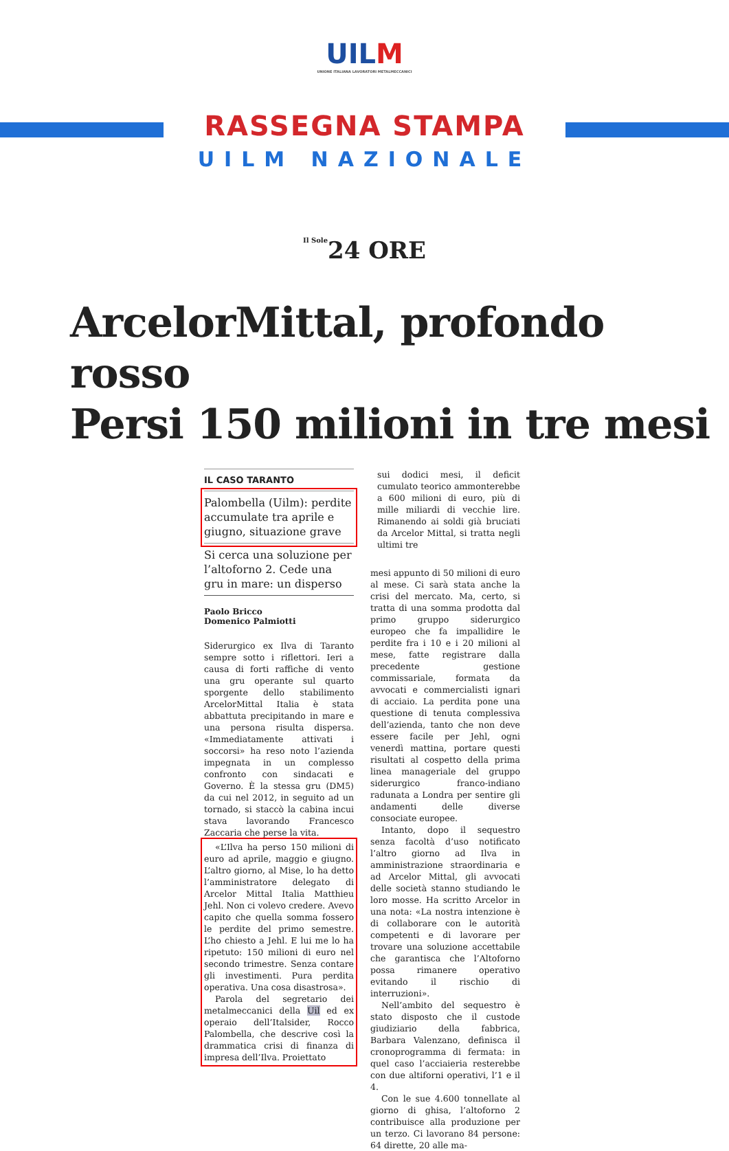UILM UNIONE ITALIANA LAVORATORI METALMECCANICI
RASSEGNA STAMPA
UILM NAZIONALE
Il Sole24 ORE
ArcelorMittal, profondo rosso
Persi 150 milioni in tre mesi
IL CASO TARANTO
Palombella (Uilm): perdite accumulate tra aprile e giugno, situazione grave
Si cerca una soluzione per l’altoforno 2. Cede una gru in mare: un disperso
Paolo Bricco
Domenico Palmiotti
Siderurgico ex Ilva di Taranto sempre sotto i riflettori. Ieri a causa di forti raffiche di vento una gru operante sul quarto sporgente dello stabilimento ArcelorMittal Italia è stata abbattuta precipitando in mare e una persona risulta dispersa. «Immediatamente attivati i soccorsi» ha reso noto l’azienda impegnata in un complesso confronto con sindacati e Governo. È la stessa gru (DM5) da cui nel 2012, in seguito ad un tornado, si staccò la cabina incui stava lavorando Francesco Zaccaria che perse la vita.
«L’Ilva ha perso 150 milioni di euro ad aprile, maggio e giugno. L’altro giorno, al Mise, lo ha detto l’amministratore delegato di Arcelor Mittal Italia Matthieu Jehl. Non ci volevo credere. Avevo capito che quella somma fossero le perdite del primo semestre. L’ho chiesto a Jehl. E lui me lo ha ripetuto: 150 milioni di euro nel secondo trimestre. Senza contare gli investimenti. Pura perdita operativa. Una cosa disastrosa».
Parola del segretario dei metalmeccanici della Uil ed ex operaio dell’Italsider, Rocco Palombella, che descrive così la drammatica crisi di finanza di impresa dell’Ilva. Proiettato
sui dodici mesi, il deficit cumulato teorico ammonterebbe a 600 milioni di euro, più di mille miliardi di vecchie lire. Rimanendo ai soldi già bruciati da Arcelor Mittal, si tratta negli ultimi tre
mesi appunto di 50 milioni di euro al mese. Ci sarà stata anche la crisi del mercato. Ma, certo, si tratta di una somma prodotta dal primo gruppo siderurgico europeo che fa impallidire le perdite fra i 10 e i 20 milioni al mese, fatte registrare dalla precedente gestione commissariale, formata da avvocati e commercialisti ignari di acciaio. La perdita pone una questione di tenuta complessiva dell’azienda, tanto che non deve essere facile per Jehl, ogni venerdì mattina, portare questi risultati al cospetto della prima linea manageriale del gruppo siderurgico franco-indiano radunata a Londra per sentire gli andamenti delle diverse consociate europee.
Intanto, dopo il sequestro senza facoltà d’uso notificato l’altro giorno ad Ilva in amministrazione straordinaria e ad Arcelor Mittal, gli avvocati delle società stanno studiando le loro mosse. Ha scritto Arcelor in una nota: «La nostra intenzione è di collaborare con le autorità competenti e di lavorare per trovare una soluzione accettabile che garantisca che l’Altoforno possa rimanere operativo evitando il rischio di interruzioni».
Nell’ambito del sequestro è stato disposto che il custode giudiziario della fabbrica, Barbara Valenzano, definisca il cronoprogramma di fermata: in quel caso l’acciaieria resterebbe con due altiforni operativi, l’1 e il 4.
Con le sue 4.600 tonnellate al giorno di ghisa, l’altoforno 2 contribuisce alla produzione per un terzo. Ci lavorano 84 persone: 64 dirette, 20 alle ma-